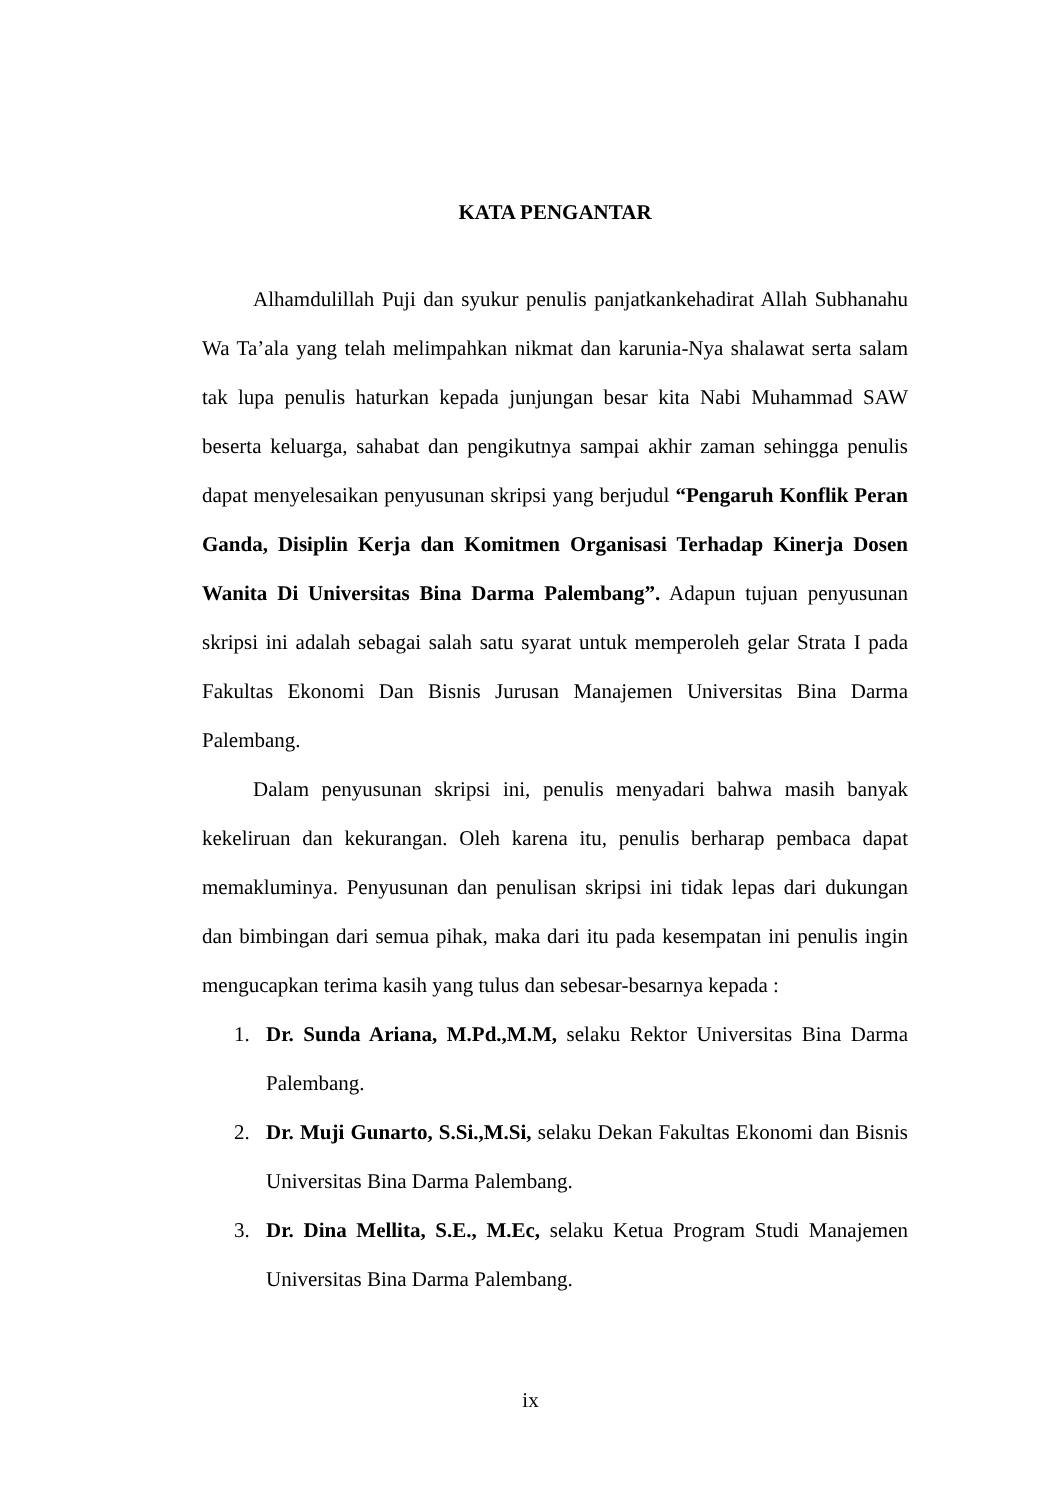KATA PENGANTAR
Alhamdulillah Puji dan syukur penulis panjatkankehadirat Allah Subhanahu Wa Ta’ala yang telah melimpahkan nikmat dan karunia-Nya shalawat serta salam tak lupa penulis haturkan kepada junjungan besar kita Nabi Muhammad SAW beserta keluarga, sahabat dan pengikutnya sampai akhir zaman sehingga penulis dapat menyelesaikan penyusunan skripsi yang berjudul “Pengaruh Konflik Peran Ganda, Disiplin Kerja dan Komitmen Organisasi Terhadap Kinerja Dosen Wanita Di Universitas Bina Darma Palembang”. Adapun tujuan penyusunan skripsi ini adalah sebagai salah satu syarat untuk memperoleh gelar Strata I pada Fakultas Ekonomi Dan Bisnis Jurusan Manajemen Universitas Bina Darma Palembang.
Dalam penyusunan skripsi ini, penulis menyadari bahwa masih banyak kekeliruan dan kekurangan. Oleh karena itu, penulis berharap pembaca dapat memakluminya. Penyusunan dan penulisan skripsi ini tidak lepas dari dukungan dan bimbingan dari semua pihak, maka dari itu pada kesempatan ini penulis ingin mengucapkan terima kasih yang tulus dan sebesar-besarnya kepada :
1. Dr. Sunda Ariana, M.Pd.,M.M, selaku Rektor Universitas Bina Darma Palembang.
2. Dr. Muji Gunarto, S.Si.,M.Si, selaku Dekan Fakultas Ekonomi dan Bisnis Universitas Bina Darma Palembang.
3. Dr. Dina Mellita, S.E., M.Ec, selaku Ketua Program Studi Manajemen Universitas Bina Darma Palembang.
ix